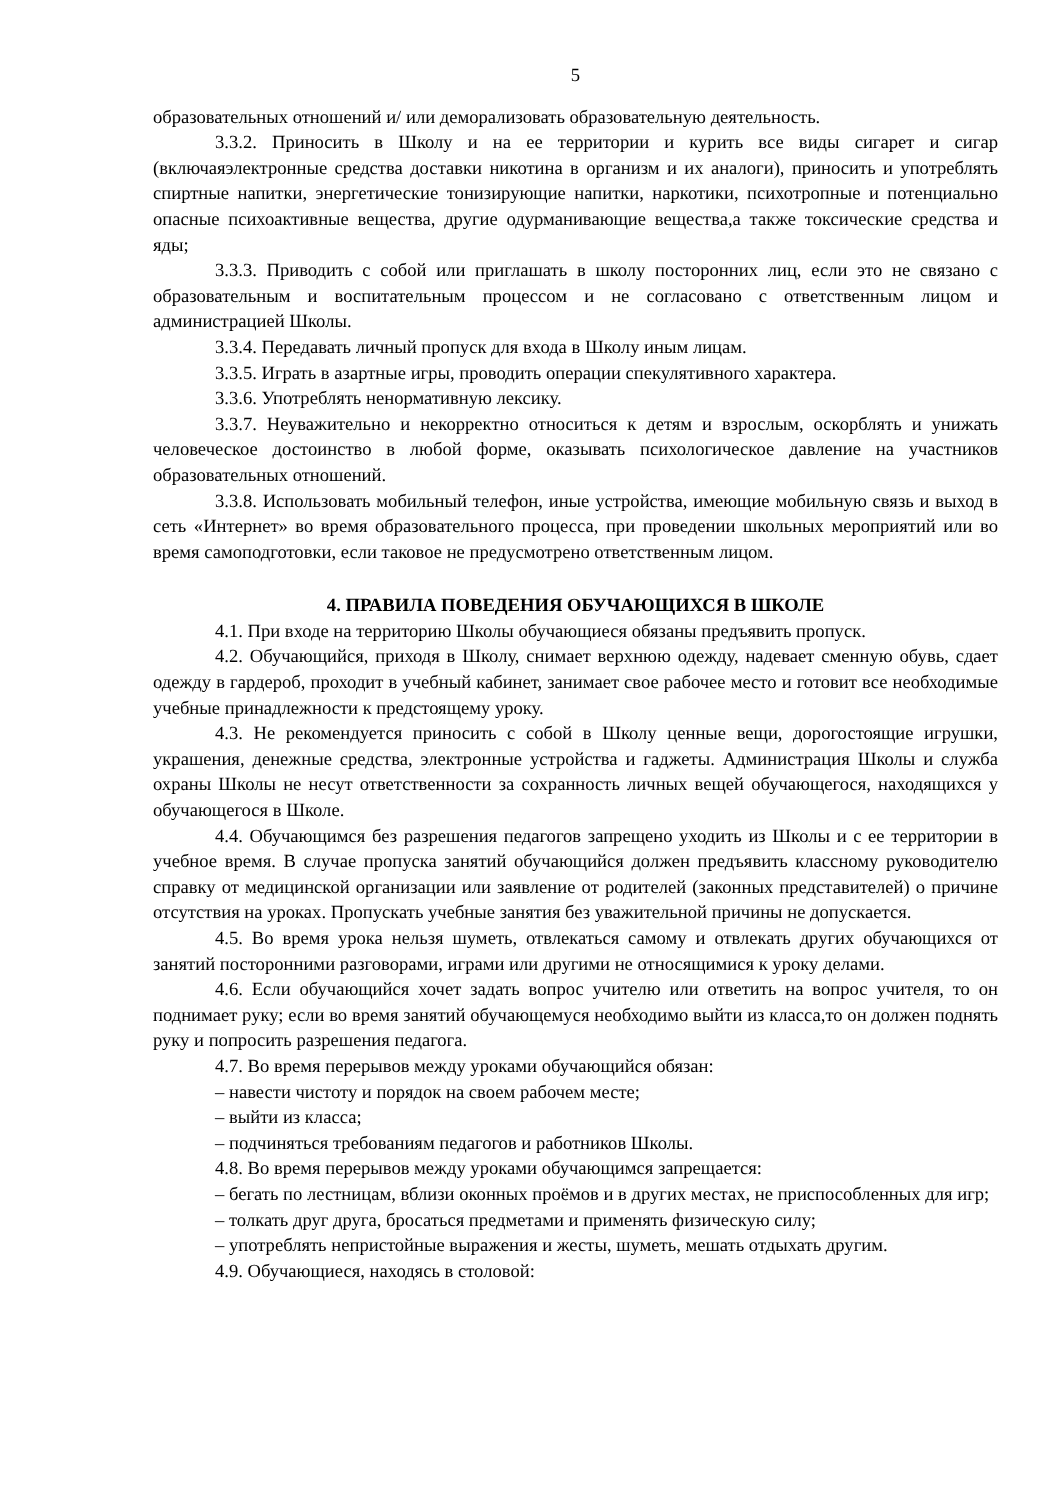5
образовательных отношений и/ или деморализовать образовательную деятельность.
3.3.2. Приносить в Школу и на ее территории и курить все виды сигарет и сигар (включаяэлектронные средства доставки никотина в организм и их аналоги), приносить и употреблять спиртные напитки, энергетические тонизирующие напитки, наркотики, психотропные и потенциально опасные психоактивные вещества, другие одурманивающие вещества,а также токсические средства и яды;
3.3.3. Приводить с собой или приглашать в школу посторонних лиц, если это не связано с образовательным и воспитательным процессом и не согласовано с ответственным лицом и администрацией Школы.
3.3.4. Передавать личный пропуск для входа в Школу иным лицам.
3.3.5. Играть в азартные игры, проводить операции спекулятивного характера.
3.3.6. Употреблять ненормативную лексику.
3.3.7. Неуважительно и некорректно относиться к детям и взрослым, оскорблять и унижать человеческое достоинство в любой форме, оказывать психологическое давление на участников образовательных отношений.
3.3.8. Использовать мобильный телефон, иные устройства, имеющие мобильную связь и выход в сеть «Интернет» во время образовательного процесса, при проведении школьных мероприятий или во время самоподготовки, если таковое не предусмотрено ответственным лицом.
4. ПРАВИЛА ПОВЕДЕНИЯ ОБУЧАЮЩИХСЯ В ШКОЛЕ
4.1. При входе на территорию Школы обучающиеся обязаны предъявить пропуск.
4.2. Обучающийся, приходя в Школу, снимает верхнюю одежду, надевает сменную обувь, сдает одежду в гардероб, проходит в учебный кабинет, занимает свое рабочее место и готовит все необходимые учебные принадлежности к предстоящему уроку.
4.3. Не рекомендуется приносить с собой в Школу ценные вещи, дорогостоящие игрушки, украшения, денежные средства, электронные устройства и гаджеты. Администрация Школы и служба охраны Школы не несут ответственности за сохранность личных вещей обучающегося, находящихся у обучающегося в Школе.
4.4. Обучающимся без разрешения педагогов запрещено уходить из Школы и с ее территории в учебное время. В случае пропуска занятий обучающийся должен предъявить классному руководителю справку от медицинской организации или заявление от родителей (законных представителей) о причине отсутствия на уроках. Пропускать учебные занятия без уважительной причины не допускается.
4.5. Во время урока нельзя шуметь, отвлекаться самому и отвлекать других обучающихся от занятий посторонними разговорами, играми или другими не относящимися к уроку делами.
4.6. Если обучающийся хочет задать вопрос учителю или ответить на вопрос учителя, то он поднимает руку; если во время занятий обучающемуся необходимо выйти из класса,то он должен поднять руку и попросить разрешения педагога.
4.7. Во время перерывов между уроками обучающийся обязан:
– навести чистоту и порядок на своем рабочем месте;
– выйти из класса;
– подчиняться требованиям педагогов и работников Школы.
4.8. Во время перерывов между уроками обучающимся запрещается:
– бегать по лестницам, вблизи оконных проёмов и в других местах, не приспособленных для игр;
– толкать друг друга, бросаться предметами и применять физическую силу;
– употреблять непристойные выражения и жесты, шуметь, мешать отдыхать другим.
4.9. Обучающиеся, находясь в столовой: